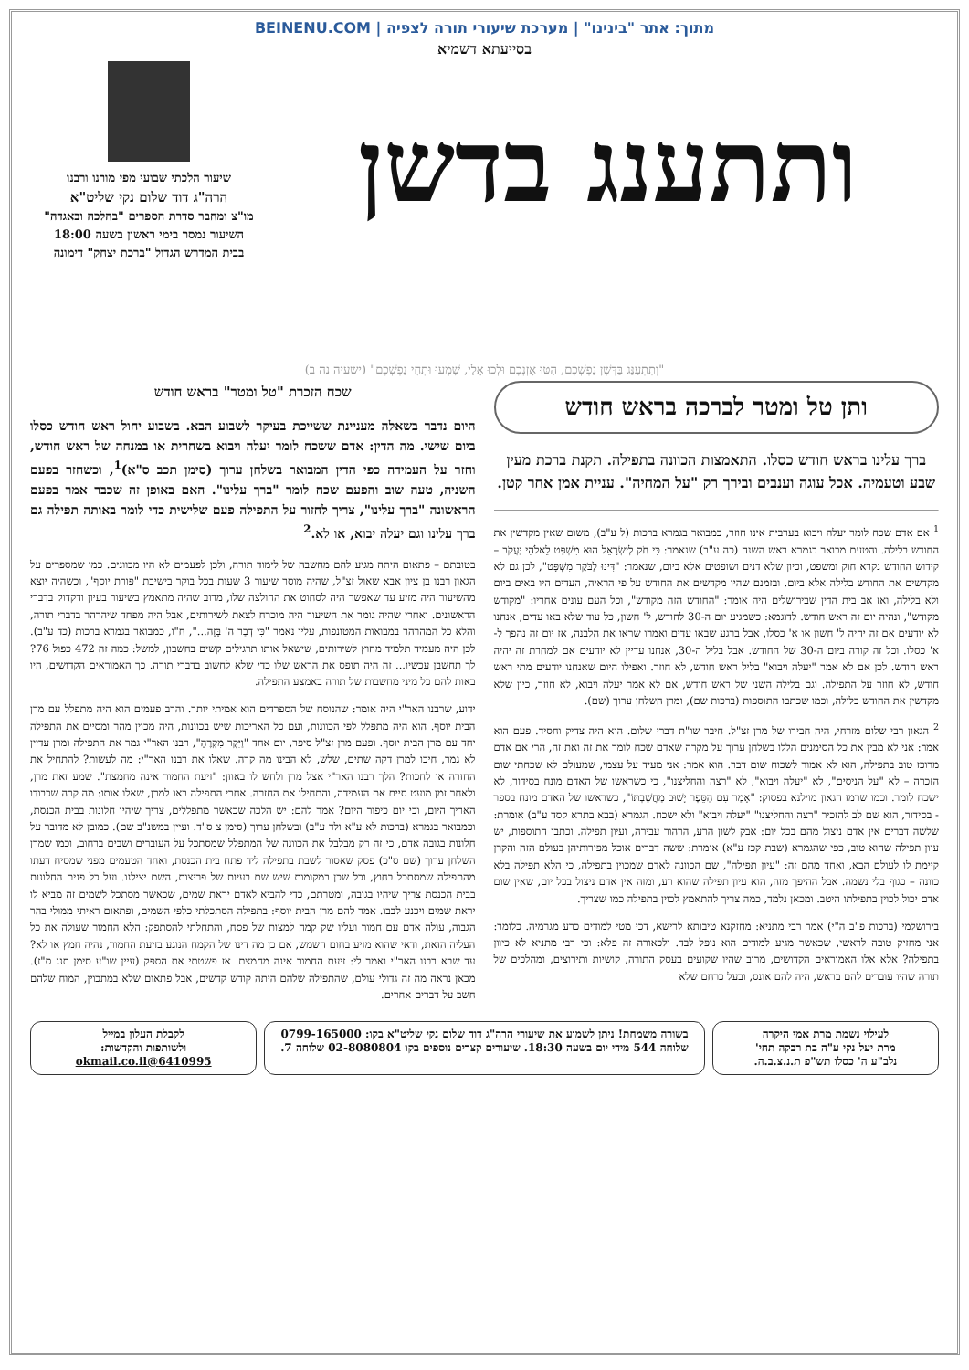מתוך: אתר "בינינו" | מערכת שיעורי תורה לצפיה | BEINENU.COM
בסייעתא דשמיא
ותתענג בדשן
שיעור הלכתי שבועי מפי מורנו ורבנו
הרה"ג דוד שלום נקי שליט"א
מו"צ ומחבר סדרת הספרים "בהלכה ובאגדה"
השיעור נמסר בימי ראשון בשעה 18:00
בבית המדרש הגדול "ברכת יצחק" דימונה
"וְתִתְעַנַּג בַּדֶּשֶׁן נַפְשְׁכֶם, הַטּוּ אָזְנְכֶם וּלְכוּ אֵלַי, שִׁמְעוּ וּתְחִי נַפְשְׁכֶם" (ישעיה נה ב)
ותן טל ומטר לברכה בראש חודש
ברך עלינו בראש חודש כסלו. התאמצות הכוונה בתפילה. תקנת ברכת מעין שבע וטעמיה. אכל עוגה וענבים ובירך רק "על המחיה". עניית אמן אחר קטן.
<sup>1</sup> אם אדם שכח לומר יעלה ויבוא בערבית אינו חוזר, כמבואר בגמרא ברכות (ל ע"ב), משום שאין מקדשין את החודש בלילה. והטעם מבואר בגמרא ראש השנה (כה ע"ב) שנאמר: כִּי חֹק לְיִשְׂרָאֵל הוּא מִשְׁפָּט לֵאלֹהֵי יַעֲקֹב – קידוש החודש נקרא חוק ומשפט, וכיון שלא דנים ושופטים אלא ביום, שנאמר: "דִּינוּ לַבֹּקֶר מִשְׁפָּט", לכן גם לא מקדשים את החודש בלילה אלא ביום. ובזמנם שהיו מקדשים את החודש על פי הראיה, העדים היו באים ביום ולא בלילה, ואז אב בית הדין שבירושלים היה אומר: "החודש הזה מקודש", וכל העם עונים אחריו: "מקודש מקודש", ונהיה יום זה ראש חודש. לדוגמא: כשמגיע יום ה-30 לחודש, ל' חשון, כל עוד שלא באו עדים, אנחנו לא יודעים אם זה יהיה ל' חשון או א' כסלו, אבל ברגע שבאו עדים ואמרו שראו את הלבנה, אז יום זה נהפך ל-א' כסלו. וכל זה קורה ביום ה-30 של החודש. אבל בליל ה-30, אנחנו עדיין לא יודעים אם למחרת זה יהיה ראש חודש. לכן אם לא אמר "יעלה ויבוא" בליל ראש חודש, לא חוזר. ואפילו היום שאנחנו יודעים מתי ראש חודש, לא חוזר על התפילה. וגם בלילה השני של ראש חודש, אם לא אמר יעלה ויבוא, לא חוזר, כיון שלא מקדשין את החודש בלילה, וכמו שכתבו התוספות (ברכות שם), ומרן השלחן ערוך (שם).
<sup>2</sup> הגאון רבי שלום מזרחי, היה חבירו של מרן זצ"ל. חיבר שו"ת דברי שלום. הוא היה צדיק וחסיד. פעם הוא אמר: אני לא מבין את כל הסימנים הללו בשלחן ערוך על מקרה שאדם שכח לומר את זה ואת זה, הרי אם אדם מרוכז טוב בתפילה, הוא לא אמור לשכוח שום דבר. הוא אמר: אני מעיד על עצמי, שמעולם לא שכחתי שום הזכרה – לא "על הניסים", לא "יעלה ויבוא", לא "רצה והחליצנו", כי כשראשו של האדם מונח בסידור, לא ישכח לומר. וכמו שרמז הגאון מוילנא בפסוק: "אָמַר עִם הַסֵּפֶר יָשׁוּב מַחֲשַׁבְתּוֹ", כשראשו של האדם מונח בספר - בסידור, הוא שם לב להזכיר "רצה והחליצנו" "יעלה ויבוא" ולא ישכח. הגמרא (בבא בתרא קסד ע"ב) אומרת: שלשה דברים אין אדם ניצול מהם בכל יום: אבק לשון הרע, הרהור עבירה, ועיון תפילה. וכתבו התוספות, יש עיון תפילה שהוא טוב, כפי שהגמרא (שבת קכז ע"א) אומרת: ששה דברים אוכל מפירותיהן בעולם הזה והקרן קיימת לו לעולם הבא, ואחד מהם זה: "עיון תפילה", שם הכוונה לאדם שמכוין בתפילה, כי הלא תפילה בלא כוונה – כגוף בלי נשמה. אבל ההיפך מזה, הוא עיון תפילה שהוא רע, ומזה אין אדם ניצול בכל יום, שאין שום אדם יכול לכוין בתפילתו היטב. ומכאן נלמד, כמה צריך להתאמץ לכוין בתפילה כמו שצריך.
בירושלמי (ברכות פ"ב ה"י) אמר רבי מתניא: מחזקנא טיבותא לרישא, דכי מטי למודים כרע מגרמיה. כלומר: אני מחזיק טובה לראשי, שכאשר מגיע למודים הוא נופל לבד. ולכאורה זה פלא: וכי רבי מתניא לא כיוון בתפילה? אלא אלו האמוראים הקדושים, מרוב שהיו שקועים בעסק התורה, קושיות ותירוצים, ומהלכים של תורה שהיו עוברים להם בראש, היה להם אונס, ובעל כרחם שלא
שכח הזכרת "טל ומטר" בראש חודש
היום נדבר בשאלה מעניינת ששייכת בעיקר לשבוע הבא. בשבוע יחול ראש חודש כסלו ביום שישי. מה הדין: אדם ששכח לומר יעלה ויבוא בשחרית או במנחה של ראש חודש, וחזר על העמידה כפי הדין המבואר בשלחן ערוך (סימן תכב ס"א)<sup>1</sup>, וכשחזר בפעם השניה, טעה שוב והפעם שכח לומר "ברך עלינו". האם באופן זה שכבר אמר בפעם הראשונה "ברך עלינו", צריך לחזור על התפילה פעם שלישית כדי לומר באותה תפילה גם ברך עלינו וגם יעלה יבוא, או לא.<sup>2</sup>
בטובתם – פתאום היתה מגיע להם מחשבה של לימוד תורה, ולכן לפעמים לא היו מכוונים. כמו שמספרים על הגאון רבנו בן ציון אבא שאול זצ"ל, שהיה מוסר שיעור 3 שעות בכל בוקר בישיבת "פורת יוסף", וכשהיה יוצא מהשיעור היה מזיע עד שאפשר היה לסחוט את החולצה שלו, מרוב שהיה מתאמץ בשיעור בעיון ודקדוק בדברי הראשונים. ואחרי שהיה גומר את השיעור היה מוכרח לצאת לשירותים, אבל היה מפחד שיהרהר בדברי תורה, והלא כל המהרהר במבואות המטונפות, עליו נאמר "כִּי דְבַר ה' בָּזָה...", ח"ו, כמבואר בגמרא ברכות (כד ע"ב). לכן היה מעמיד תלמיד מחוץ לשירותים, שישאל אותו תרגילים קשים בחשבון, למשל: כמה זה 472 כפול 76? לך תחשבן עכשיו... זה היה תופס את הראש שלו כדי שלא לחשוב בדברי תורה. כך האמוראים הקדושים, היו באות להם כל מיני מחשבות של תורה באמצע התפילה.
ידוע, שרבנו האר"י היה אומר: שהנוסח של הספרדים הוא אמיתי יותר. והרב פעמים הוא היה מתפלל עם מרן הבית יוסף. הוא היה מתפלל לפי הכוונות, ועם כל האריכות שיש בכוונות, היה מכוין מהר ומסיים את התפילה יחד עם מרן הבית יוסף. ופעם מרן זצ"ל סיפר, יום אחד "וַיִּקֶר מִקְרֶהָ", רבנו האר"י גמר את התפילה ומרן עדיין לא גמר, חיכו למרן דקה שתים, שלש, לא הבינו מה קרה. שאלו את רבנו האר"י: מה לעשות? להתחיל את החזרה או לחכות? הלך רבנו האר"י אצל מרן ולחש לו באוזן: "זיעת החמור אינה מחמצת". שמע זאת מרן, ולאחר זמן מועט סיים את העמידה, והתחילו את החזרה. אחרי התפילה באו למרן, שאלו אותו: מה קרה שכבודו האריך היום, וכי יום כיפור היום? אמר להם: יש הלכה שכאשר מתפללים, צריך שיהיו חלונות בבית הכנסת, וכמבואר בגמרא (ברכות לא ע"א ולד ע"ב) ובשלחן ערוך (סימן צ ס"ד. ועיין במשנ"ב שם). כמובן לא מדובר על חלונות בגובה אדם, כי זה רק מבלבל את הכוונה של המתפלל שמסתכל על העוברים ושבים ברחוב, וכמו שמרן השלחן ערוך (שם ס"כ) פסק שאסור לשבת בתפילה ליד פתח בית הכנסת, ואחד הטעמים מפני שמסיח דעתו מהתפילה שמסתכל בחוץ, וכל שכן במקומות שיש שם בעיות של פריצות, השם יצילנו. ועל כל פנים החלונות בבית הכנסת צריך שיהיו בגובה, ומטרתם, כדי להביא לאדם יראת שמים, שכאשר מסתכל לשמים זה מביא לו יראת שמים ויכנע לבבו. אמר להם מרן הבית יוסף: בתפילה הסתכלתי כלפי השמים, ופתאום ראיתי ממולי בהר הגבוה, עולה אדם עם חמור ועליו שק קמח למצות של פסח, והתחלתי להסתפק: הלא החמור שעולה את כל העליה הזאת, ודאי שהוא מזיע בחום השמש, אם כן מה דינו של הקמח הנוגע בזיעת החמור, נהיה חמץ או לא? עד שבא רבנו האר"י ואמר לי: זיעת החמור אינה מחמצת. אז פשטתי את הספק (עיין שו"ע סימן תנג ס"ז). מכאן נראה מה זה גדולי עולם, שהתפילה שלהם היתה קודש קדשים, אבל פתאום שלא במתכוין, המוח שלהם חשב על דברים אחרים.
לעילוי נשמת מרת אמי היקרה
מרת יעל נקי ע"ה בת רבקה תחי'
נלב"ע ה' כסלו תש"פ ת.נ.צ.ב.ה.
בשורה משמחת! ניתן לשמוע את שיעורי הרה"ג דוד שלום נקי שליט"א בקו: 0799-165000 שלוחה 544 מידי יום בשעה 18:30. שיעורים קצרים נוספים בקו 02-8080804 שלוחה 7.
לקבלת העלון במייל
ולשותפות והקדשות:
6410995@okmail.co.il